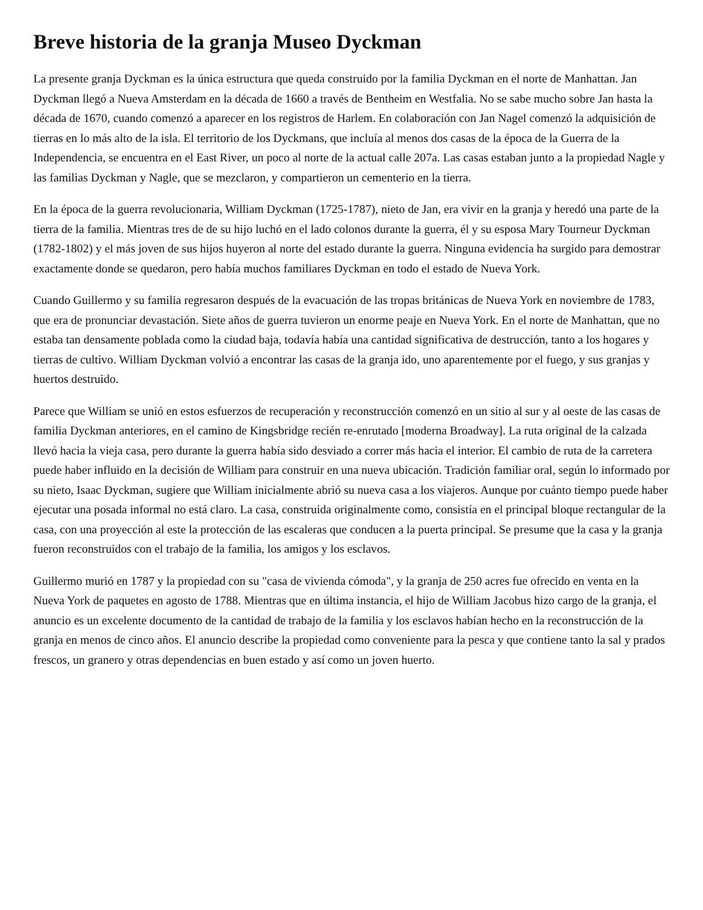Breve historia de la granja Museo Dyckman
La presente granja Dyckman es la única estructura que queda construido por la familia Dyckman en el norte de Manhattan. Jan Dyckman llegó a Nueva Amsterdam en la década de 1660 a través de Bentheim en Westfalia. No se sabe mucho sobre Jan hasta la década de 1670, cuando comenzó a aparecer en los registros de Harlem. En colaboración con Jan Nagel comenzó la adquisición de tierras en lo más alto de la isla. El territorio de los Dyckmans, que incluía al menos dos casas de la época de la Guerra de la Independencia, se encuentra en el East River, un poco al norte de la actual calle 207a. Las casas estaban junto a la propiedad Nagle y las familias Dyckman y Nagle, que se mezclaron, y compartieron un cementerio en la tierra.
En la época de la guerra revolucionaria, William Dyckman (1725-1787), nieto de Jan, era vivir en la granja y heredó una parte de la tierra de la familia. Mientras tres de de su hijo luchó en el lado colonos durante la guerra, él y su esposa Mary Tourneur Dyckman (1782-1802) y el más joven de sus hijos huyeron al norte del estado durante la guerra. Ninguna evidencia ha surgido para demostrar exactamente donde se quedaron, pero había muchos familiares Dyckman en todo el estado de Nueva York.
Cuando Guillermo y su familia regresaron después de la evacuación de las tropas británicas de Nueva York en noviembre de 1783, que era de pronunciar devastación. Siete años de guerra tuvieron un enorme peaje en Nueva York. En el norte de Manhattan, que no estaba tan densamente poblada como la ciudad baja, todavía había una cantidad significativa de destrucción, tanto a los hogares y tierras de cultivo. William Dyckman volvió a encontrar las casas de la granja ido, uno aparentemente por el fuego, y sus granjas y huertos destruido.
Parece que William se unió en estos esfuerzos de recuperación y reconstrucción comenzó en un sitio al sur y al oeste de las casas de familia Dyckman anteriores, en el camino de Kingsbridge recién re-enrutado [moderna Broadway]. La ruta original de la calzada llevó hacia la vieja casa, pero durante la guerra había sido desviado a correr más hacia el interior. El cambio de ruta de la carretera puede haber influido en la decisión de William para construir en una nueva ubicación. Tradición familiar oral, según lo informado por su nieto, Isaac Dyckman, sugiere que William inicialmente abrió su nueva casa a los viajeros. Aunque por cuánto tiempo puede haber ejecutar una posada informal no está claro. La casa, construida originalmente como, consistía en el principal bloque rectangular de la casa, con una proyección al este la protección de las escaleras que conducen a la puerta principal. Se presume que la casa y la granja fueron reconstruidos con el trabajo de la familia, los amigos y los esclavos.
Guillermo murió en 1787 y la propiedad con su "casa de vivienda cómoda", y la granja de 250 acres fue ofrecido en venta en la Nueva York de paquetes en agosto de 1788. Mientras que en última instancia, el hijo de William Jacobus hizo cargo de la granja, el anuncio es un excelente documento de la cantidad de trabajo de la familia y los esclavos habían hecho en la reconstrucción de la granja en menos de cinco años. El anuncio describe la propiedad como conveniente para la pesca y que contiene tanto la sal y prados frescos, un granero y otras dependencias en buen estado y así como un joven huerto.